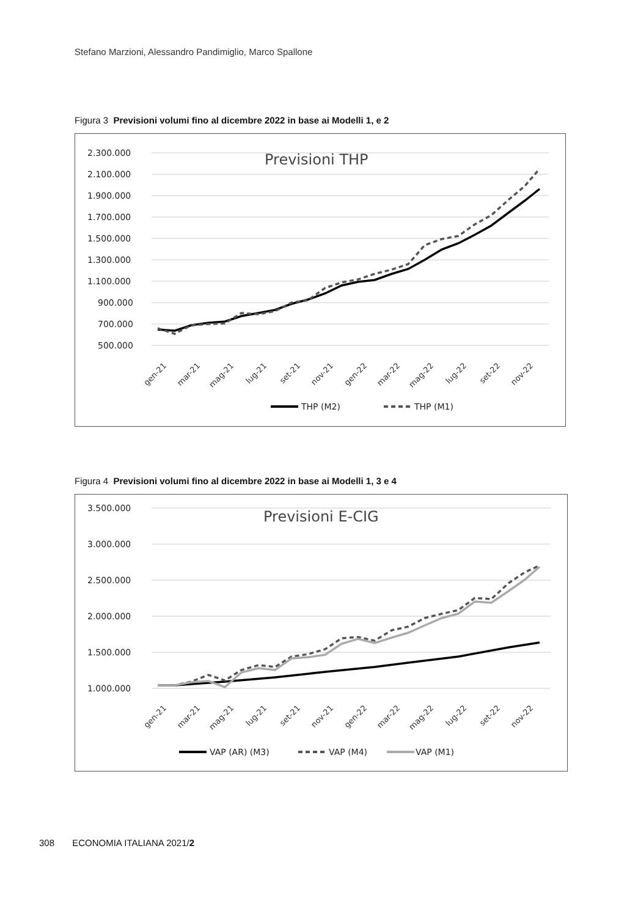Stefano Marzioni, Alessandro Pandimiglio, Marco Spallone
Figura 3 Previsioni volumi fino al dicembre 2022 in base ai Modelli 1, e 2
2.300.000
2.100.000
1.900.000
1.700.000
1.500.000
1.300.000
1.100.000
900.000
700.000
500.000
Previsioni THP
gen-21
mar-21
mag-21
lug-21
set-21
nov-21
gen-22
mar-22
mag-22
lug-22
set-22
nov-22
THP (M2)
THP (M1)
Figura 4 Previsioni volumi fino al dicembre 2022 in base ai Modelli 1, 3 e 4
3.500.000
3.000.000
2.500.000
2.000.000
1.500.000
1.000.000
Previsioni E-CIG
gen-21
mar-21
mag-21
lug-21
set-21
nov-21
gen-22
mar-22
mag-22
lug-22
set-22
nov-22
VAP (AR) (M3)
VAP (M4)
VAP (M1)
308 ECONOMIA ITALIANA 2021/2